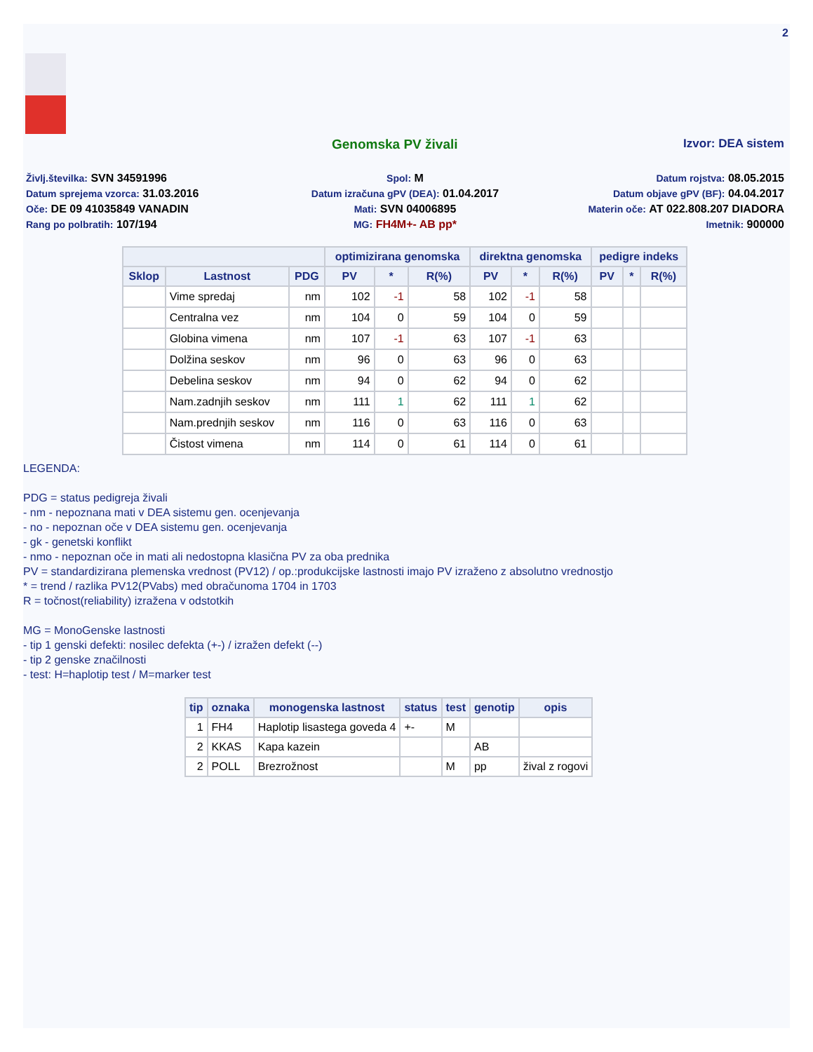2
Genomska PV živali Izvor: DEA sistem
Življ.številka: SVN 34591996
Spol: M
Datum rojstva: 08.05.2015
Datum sprejema vzorca: 31.03.2016
Datum izračuna gPV (DEA): 01.04.2017
Datum objave gPV (BF): 04.04.2017
Oče: DE 09 41035849 VANADIN
Mati: SVN 04006895
Materin oče: AT 022.808.207 DIADORA
Rang po polbratih: 107/194
MG: FH4M+- AB pp*
Imetnik: 900000
| | | | optimizirana genomska | | | direktna genomska | | | pedigre indeks | | |
| --- | --- | --- | --- | --- | --- | --- | --- | --- | --- | --- | --- |
| Sklop | Lastnost | PDG | PV | * | R(%) | PV | * | R(%) | PV | * | R(%) |
| | Vime spredaj | nm | 102 | -1 | 58 | 102 | -1 | 58 | | | |
| | Centralna vez | nm | 104 | 0 | 59 | 104 | 0 | 59 | | | |
| | Globina vimena | nm | 107 | -1 | 63 | 107 | -1 | 63 | | | |
| | Dolžina seskov | nm | 96 | 0 | 63 | 96 | 0 | 63 | | | |
| | Debelina seskov | nm | 94 | 0 | 62 | 94 | 0 | 62 | | | |
| | Nam.zadnjih seskov | nm | 111 | 1 | 62 | 111 | 1 | 62 | | | |
| | Nam.prednjih seskov | nm | 116 | 0 | 63 | 116 | 0 | 63 | | | |
| | Čistost vimena | nm | 114 | 0 | 61 | 114 | 0 | 61 | | | |
LEGENDA:
PDG = status pedigreja živali
- nm - nepoznana mati v DEA sistemu gen. ocenjevanja
- no - nepoznan oče v DEA sistemu gen. ocenjevanja
- gk - genetski konflikt
- nmo - nepoznan oče in mati ali nedostopna klasična PV za oba prednika
PV = standardizirana plemenska vrednost (PV12) / op.:produkcijske lastnosti imajo PV izraženo z absolutno vrednostjo
* = trend / razlika PV12(PVabs) med obračunoma 1704 in 1703
R = točnost(reliability) izražena v odstotkih
MG = MonoGenske lastnosti
- tip 1 genski defekti: nosilec defekta (+-) / izražen defekt (--)
- tip 2 genske značilnosti
- test: H=haplotip test / M=marker test
| tip | oznaka | monogenska lastnost | status | test | genotip | opis |
| --- | --- | --- | --- | --- | --- | --- |
| 1 | FH4 | Haplotip lisastega goveda 4 | +- | M | | |
| 2 | KKAS | Kapa kazein | | | AB | |
| 2 | POLL | Brezrožnost | | M | pp | žival z rogovi |